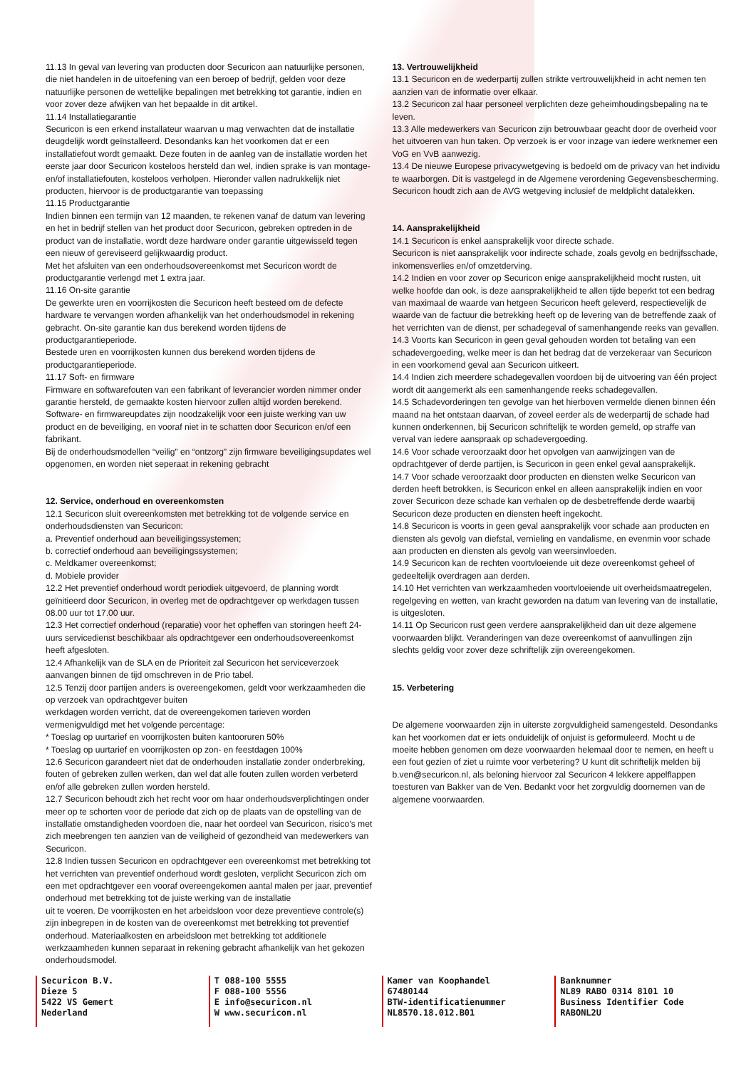11.13 In geval van levering van producten door Securicon aan natuurlijke personen, die niet handelen in de uitoefening van een beroep of bedrijf, gelden voor deze natuurlijke personen de wettelijke bepalingen met betrekking tot garantie, indien en voor zover deze afwijken van het bepaalde in dit artikel.
11.14 Installatiegarantie
Securicon is een erkend installateur waarvan u mag verwachten dat de installatie deugdelijk wordt geïnstalleerd. Desondanks kan het voorkomen dat er een installatiefout wordt gemaakt. Deze fouten in de aanleg van de installatie worden het eerste jaar door Securicon kosteloos hersteld dan wel, indien sprake is van montage- en/of installatiefouten, kosteloos verholpen. Hieronder vallen nadrukkelijk niet producten, hiervoor is de productgarantie van toepassing
11.15 Productgarantie
Indien binnen een termijn van 12 maanden, te rekenen vanaf de datum van levering en het in bedrijf stellen van het product door Securicon, gebreken optreden in de product van de installatie, wordt deze hardware onder garantie uitgewisseld tegen een nieuw of gereviseerd gelijkwaardig product.
Met het afsluiten van een onderhoudsovereenkomst met Securicon wordt de productgarantie verlengd met 1 extra jaar.
11.16 On-site garantie
De gewerkte uren en voorrijkosten die Securicon heeft besteed om de defecte hardware te vervangen worden afhankelijk van het onderhoudsmodel in rekening gebracht. On-site garantie kan dus berekend worden tijdens de productgarantieperiode.
Bestede uren en voorrijkosten kunnen dus berekend worden tijdens de productgarantieperiode.
11.17 Soft- en firmware
Firmware en softwarefouten van een fabrikant of leverancier worden nimmer onder garantie hersteld, de gemaakte kosten hiervoor zullen altijd worden berekend.
Software- en firmwareupdates zijn noodzakelijk voor een juiste werking van uw product en de beveiliging, en vooraf niet in te schatten door Securicon en/of een fabrikant.
Bij de onderhoudsmodellen “veilig” en “ontzorg” zijn firmware beveiligingsupdates wel opgenomen, en worden niet seperaat in rekening gebracht
12. Service, onderhoud en overeenkomsten
12.1 Securicon sluit overeenkomsten met betrekking tot de volgende service en onderhoudsdiensten van Securicon:
a. Preventief onderhoud aan beveiligingssystemen;
b. correctief onderhoud aan beveiligingssystemen;
c. Meldkamer overeenkomst;
d. Mobiele provider
12.2 Het preventief onderhoud wordt periodiek uitgevoerd, de planning wordt geïnitieerd door Securicon, in overleg met de opdrachtgever op werkdagen tussen 08.00 uur tot 17.00 uur.
12.3 Het correctief onderhoud (reparatie) voor het opheffen van storingen heeft 24-uurs servicedienst beschikbaar als opdrachtgever een onderhoudsovereenkomst heeft afgesloten.
12.4 Afhankelijk van de SLA en de Prioriteit zal Securicon het serviceverzoek aanvangen binnen de tijd omschreven in de Prio tabel.
12.5 Tenzij door partijen anders is overeengekomen, geldt voor werkzaamheden die op verzoek van opdrachtgever buiten
werkdagen worden verricht, dat de overeengekomen tarieven worden vermenigvuldigd met het volgende percentage:
* Toeslag op uurtarief en voorrijkosten buiten kantooruren 50%
* Toeslag op uurtarief en voorrijkosten op zon- en feestdagen 100%
12.6 Securicon garandeert niet dat de onderhouden installatie zonder onderbreking, fouten of gebreken zullen werken, dan wel dat alle fouten zullen worden verbeterd en/of alle gebreken zullen worden hersteld.
12.7 Securicon behoudt zich het recht voor om haar onderhoudsverplichtingen onder meer op te schorten voor de periode dat zich op de plaats van de opstelling van de installatie omstandigheden voordoen die, naar het oordeel van Securicon, risico’s met zich meebrengen ten aanzien van de veiligheid of gezondheid van medewerkers van Securicon.
12.8 Indien tussen Securicon en opdrachtgever een overeenkomst met betrekking tot het verrichten van preventief onderhoud wordt gesloten, verplicht Securicon zich om een met opdrachtgever een vooraf overeengekomen aantal malen per jaar, preventief onderhoud met betrekking tot de juiste werking van de installatie
uit te voeren. De voorrijkosten en het arbeidsloon voor deze preventieve controle(s) zijn inbegrepen in de kosten van de overeenkomst met betrekking tot preventief onderhoud. Materiaalkosten en arbeidsloon met betrekking tot additionele werkzaamheden kunnen separaat in rekening gebracht afhankelijk van het gekozen onderhoudsmodel.
13. Vertrouwelijkheid
13.1 Securicon en de wederpartij zullen strikte vertrouwelijkheid in acht nemen ten aanzien van de informatie over elkaar.
13.2 Securicon zal haar personeel verplichten deze geheimhoudingsbepaling na te leven.
13.3 Alle medewerkers van Securicon zijn betrouwbaar geacht door de overheid voor het uitvoeren van hun taken. Op verzoek is er voor inzage van iedere werknemer een VoG en VvB aanwezig.
13.4 De nieuwe Europese privacywetgeving is bedoeld om de privacy van het individu te waarborgen. Dit is vastgelegd in de Algemene verordening Gegevensbescherming. Securicon houdt zich aan de AVG wetgeving inclusief de meldplicht datalekken.
14. Aansprakelijkheid
14.1 Securicon is enkel aansprakelijk voor directe schade.
Securicon is niet aansprakelijk voor indirecte schade, zoals gevolg en bedrijfsschade, inkomensverlies en/of omzetderving.
14.2 Indien en voor zover op Securicon enige aansprakelijkheid mocht rusten, uit welke hoofde dan ook, is deze aansprakelijkheid te allen tijde beperkt tot een bedrag van maximaal de waarde van hetgeen Securicon heeft geleverd, respectievelijk de waarde van de factuur die betrekking heeft op de levering van de betreffende zaak of het verrichten van de dienst, per schadegeval of samenhangende reeks van gevallen.
14.3 Voorts kan Securicon in geen geval gehouden worden tot betaling van een schadevergoeding, welke meer is dan het bedrag dat de verzekeraar van Securicon in een voorkomend geval aan Securicon uitkeert.
14.4 Indien zich meerdere schadegevallen voordoen bij de uitvoering van één project wordt dit aangemerkt als een samenhangende reeks schadegevallen.
14.5 Schadevorderingen ten gevolge van het hierboven vermelde dienen binnen één maand na het ontstaan daarvan, of zoveel eerder als de wederpartij de schade had kunnen onderkennen, bij Securicon schriftelijk te worden gemeld, op straffe van verval van iedere aanspraak op schadevergoeding.
14.6 Voor schade veroorzaakt door het opvolgen van aanwijzingen van de opdrachtgever of derde partijen, is Securicon in geen enkel geval aansprakelijk.
14.7 Voor schade veroorzaakt door producten en diensten welke Securicon van derden heeft betrokken, is Securicon enkel en alleen aansprakelijk indien en voor zover Securicon deze schade kan verhalen op de desbetreffende derde waarbij Securicon deze producten en diensten heeft ingekocht.
14.8 Securicon is voorts in geen geval aansprakelijk voor schade aan producten en diensten als gevolg van diefstal, vernieling en vandalisme, en evenmin voor schade aan producten en diensten als gevolg van weersinvloeden.
14.9 Securicon kan de rechten voortvloeiende uit deze overeenkomst geheel of gedeeltelijk overdragen aan derden.
14.10 Het verrichten van werkzaamheden voortvloeiende uit overheidsmaatregelen, regelgeving en wetten, van kracht geworden na datum van levering van de installatie, is uitgesloten.
14.11 Op Securicon rust geen verdere aansprakelijkheid dan uit deze algemene voorwaarden blijkt. Veranderingen van deze overeenkomst of aanvullingen zijn slechts geldig voor zover deze schriftelijk zijn overeengekomen.
15. Verbetering
De algemene voorwaarden zijn in uiterste zorgvuldigheid samengesteld. Desondanks kan het voorkomen dat er iets onduidelijk of onjuist is geformuleerd. Mocht u de moeite hebben genomen om deze voorwaarden helemaal door te nemen, en heeft u een fout gezien of ziet u ruimte voor verbetering? U kunt dit schriftelijk melden bij b.ven@securicon.nl, als beloning hiervoor zal Securicon 4 lekkere appelflappen toesturen van Bakker van de Ven. Bedankt voor het zorgvuldig doornemen van de algemene voorwaarden.
Securicon B.V.
Dieze 5
5422 VS Gemert
Nederland
T 088-100 5555
F 088-100 5556
E info@securicon.nl
W www.securicon.nl
Kamer van Koophandel
67480144
BTW-identificatienummer
NL8570.18.012.B01
Banknummer
NL89 RABO 0314 8101 10
Business Identifier Code
RABONL2U